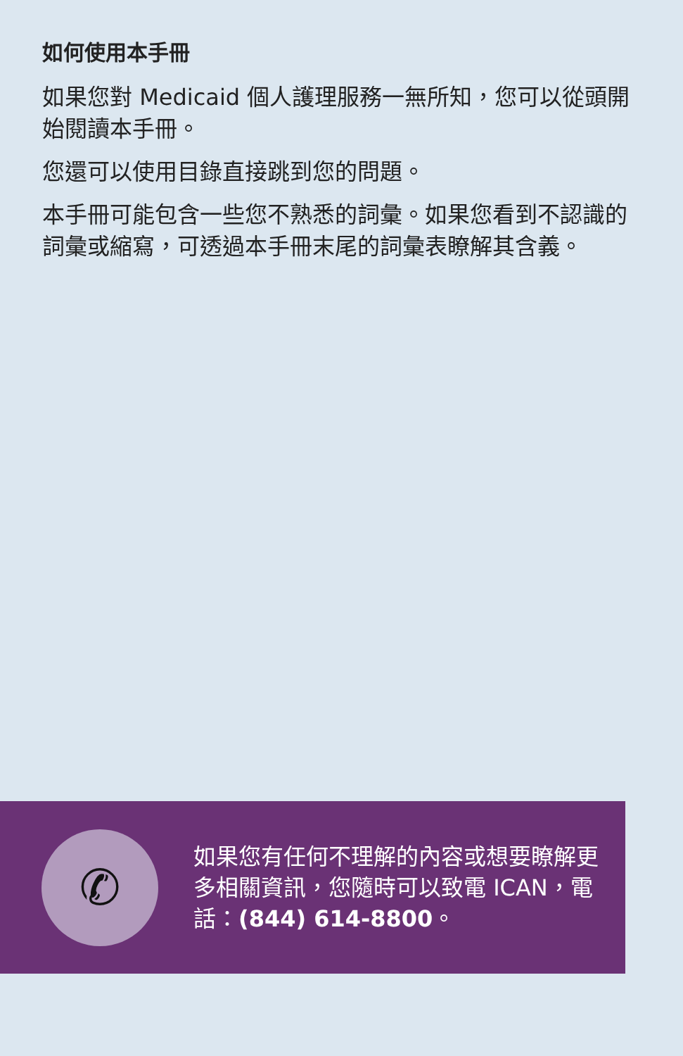如何使用本手冊
如果您對 Medicaid 個人護理服務一無所知，您可以從頭開始閱讀本手冊。
您還可以使用目錄直接跳到您的問題。
本手冊可能包含一些您不熟悉的詞彙。如果您看到不認識的詞彙或縮寫，可透過本手冊末尾的詞彙表瞭解其含義。
✆
如果您有任何不理解的內容或想要瞭解更多相關資訊，您隨時可以致電 ICAN，電話：(844) 614-8800。